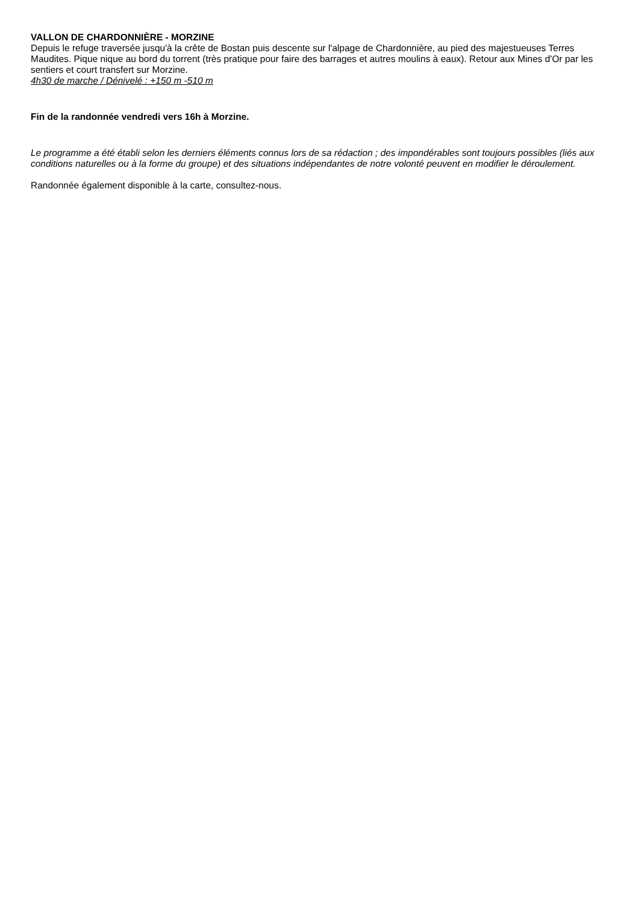VALLON DE CHARDONNIÈRE - MORZINE
Depuis le refuge traversée jusqu'à la crête de Bostan puis descente sur l'alpage de Chardonnière, au pied des majestueuses Terres Maudites. Pique nique au bord du torrent (très pratique pour faire des barrages et autres moulins à eaux). Retour aux Mines d'Or par les sentiers et court transfert sur Morzine.
4h30 de marche / Dénivelé : +150 m -510 m
Fin de la randonnée vendredi vers 16h à Morzine.
Le programme a été établi selon les derniers éléments connus lors de sa rédaction ; des impondérables sont toujours possibles (liés aux conditions naturelles ou à la forme du groupe) et des situations indépendantes de notre volonté peuvent en modifier le déroulement.
Randonnée également disponible à la carte, consultez-nous.